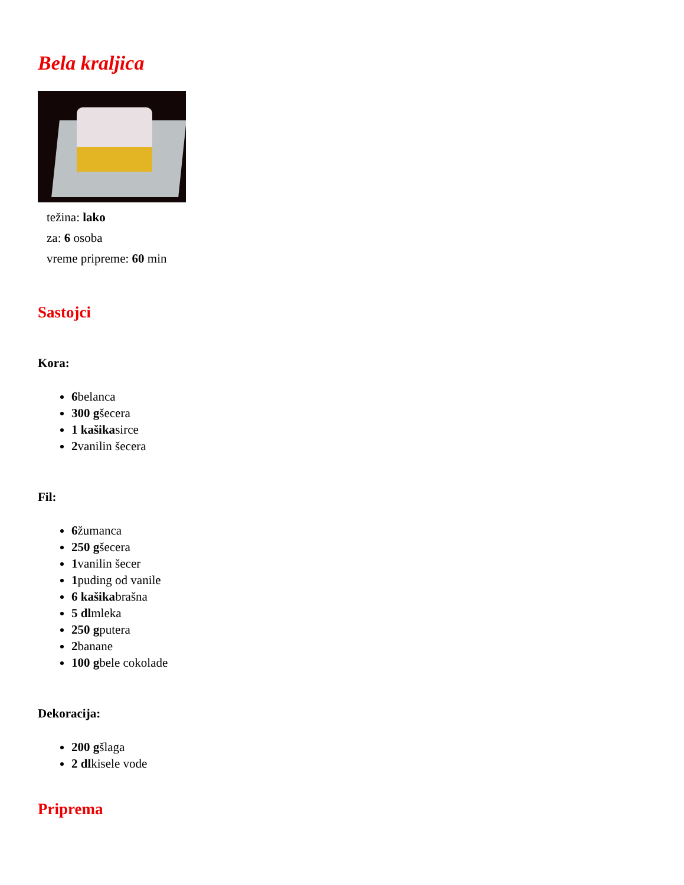Bela kraljica
težina: lako
za: 6 osoba
vreme pripreme: 60 min
Sastojci
Kora:
6belanca
300 gšecera
1 kašikasirce
2vanilin šecera
Fil:
6žumanca
250 gšecera
1vanilin šecer
1puding od vanile
6 kašikabrašna
5 dlmleka
250 gputera
2banane
100 gbele cokolade
Dekoracija:
200 gšlaga
2 dlkisele vode
Priprema